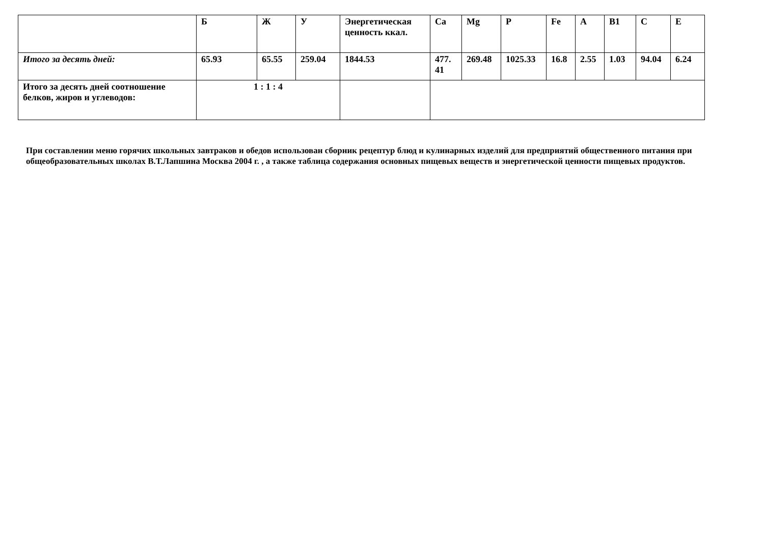| | Б | Ж | У | Энергетическая ценность ккал. | Ca | Mg | P | Fe | A | B1 | C | E |
| --- | --- | --- | --- | --- | --- | --- | --- | --- | --- | --- | --- | --- |
| Итого за десять дней: | 65.93 | 65.55 | 259.04 | 1844.53 | 477. 41 | 269.48 | 1025.33 | 16.8 | 2.55 | 1.03 | 94.04 | 6.24 |
| Итого за десять дней соотношение белков, жиров и углеводов: | 1 : 1 : 4 | | | | | | | | | | | |
При составлении меню горячих школьных завтраков и обедов использован сборник рецептур блюд и кулинарных изделий для предприятий общественного питания при общеобразовательных школах В.Т.Лапшина Москва 2004 г. , а также таблица содержания основных пищевых веществ и энергетической ценности пищевых продуктов.